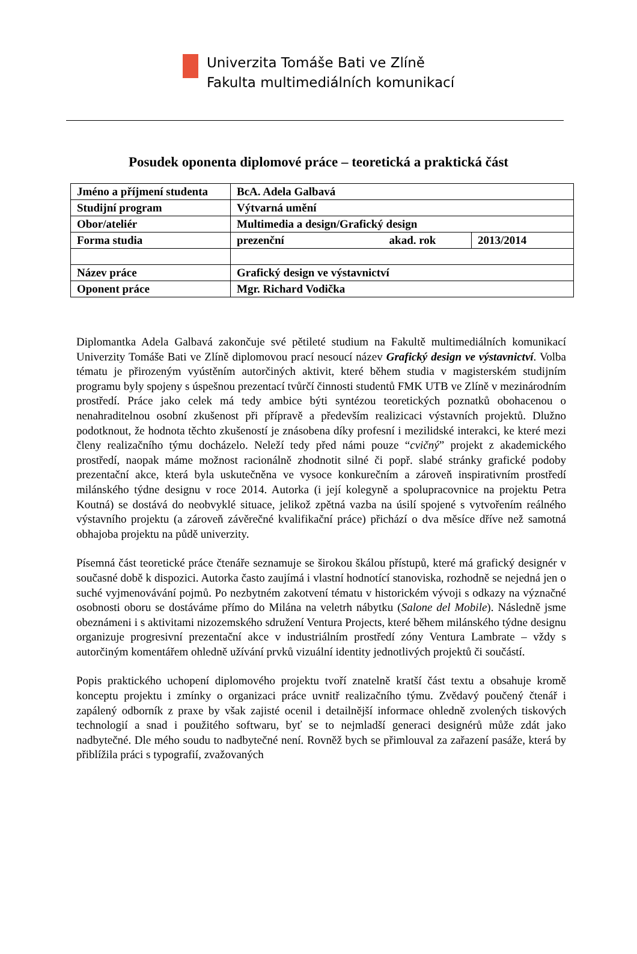Univerzita Tomáše Bati ve Zlíně
Fakulta multimediálních komunikací
Posudek oponenta diplomové práce – teoretická a praktická část
| Jméno a příjmení studenta | BcA. Adela Galbavá | |
| Studijní program | Výtvarná umění | |
| Obor/ateliér | Multimedia a design/Grafický design | |
| Forma studia | prezenční akad. rok | 2013/2014 |
| Název práce | Grafický design ve výstavnictví | |
| Oponent práce | Mgr. Richard Vodička | |
Diplomantka Adela Galbavá zakončuje své pětileté studium na Fakultě multimediálních komunikací Univerzity Tomáše Bati ve Zlíně diplomovou prací nesoucí název Grafický design ve výstavnictví. Volba tématu je přirozeným vyústěním autorčiných aktivit, které během studia v magisterském studijním programu byly spojeny s úspešnou prezentací tvůrčí činnosti studentů FMK UTB ve Zlíně v mezinárodním prostředí. Práce jako celek má tedy ambice býti syntézou teoretických poznatků obohacenou o nenahraditelnou osobní zkušenost při přípravě a především realizicaci výstavních projektů. Dlužno podotknout, že hodnota těchto zkušeností je znásobena díky profesní i mezilidské interakci, ke které mezi členy realizačního týmu docházelo. Neleží tedy před námi pouze “cvičný” projekt z akademického prostředí, naopak máme možnost racionálně zhodnotit silné či popř. slabé stránky grafické podoby prezentační akce, která byla uskutečněna ve vysoce konkurečním a zároveň inspirativním prostředí milánského týdne designu v roce 2014. Autorka (i její kolegyně a spolupracovnice na projektu Petra Koutná) se dostává do neobvyklé situace, jelikož zpětná vazba na úsilí spojené s vytvořením reálného výstavního projektu (a zároveň závěrečné kvalifikační práce) přichází o dva měsíce dříve než samotná obhajoba projektu na půdě univerzity.
Písemná část teoretické práce čtenáře seznamuje se širokou škálou přístupů, které má grafický designér v současné době k dispozici. Autorka často zaujímá i vlastní hodnotící stanoviska, rozhodně se nejedná jen o suché vyjmenovávání pojmů. Po nezbytném zakotvení tématu v historickém vývoji s odkazy na význačné osobnosti oboru se dostáváme přímo do Milána na veletrh nábytku (Salone del Mobile). Následně jsme obeznámeni i s aktivitami nizozemského sdružení Ventura Projects, které během milánského týdne designu organizuje progresivní prezentační akce v industriálním prostředí zóny Ventura Lambrate – vždy s autorčiným komentářem ohledně užívání prvků vizuální identity jednotlivých projektů či součástí.
Popis praktického uchopení diplomového projektu tvoří znatelně kratší část textu a obsahuje kromě konceptu projektu i zmínky o organizaci práce uvnitř realizačního týmu. Zvědavý poučený čtenář i zapálený odborník z praxe by však zajisté ocenil i detailnější informace ohledně zvolených tiskových technologií a snad i použitého softwaru, byť se to nejmladší generaci designérů může zdát jako nadbytečné. Dle mého soudu to nadbytečné není. Rovněž bych se přimlouval za zařazení pasáže, která by přiblížila práci s typografií, zvažovaných